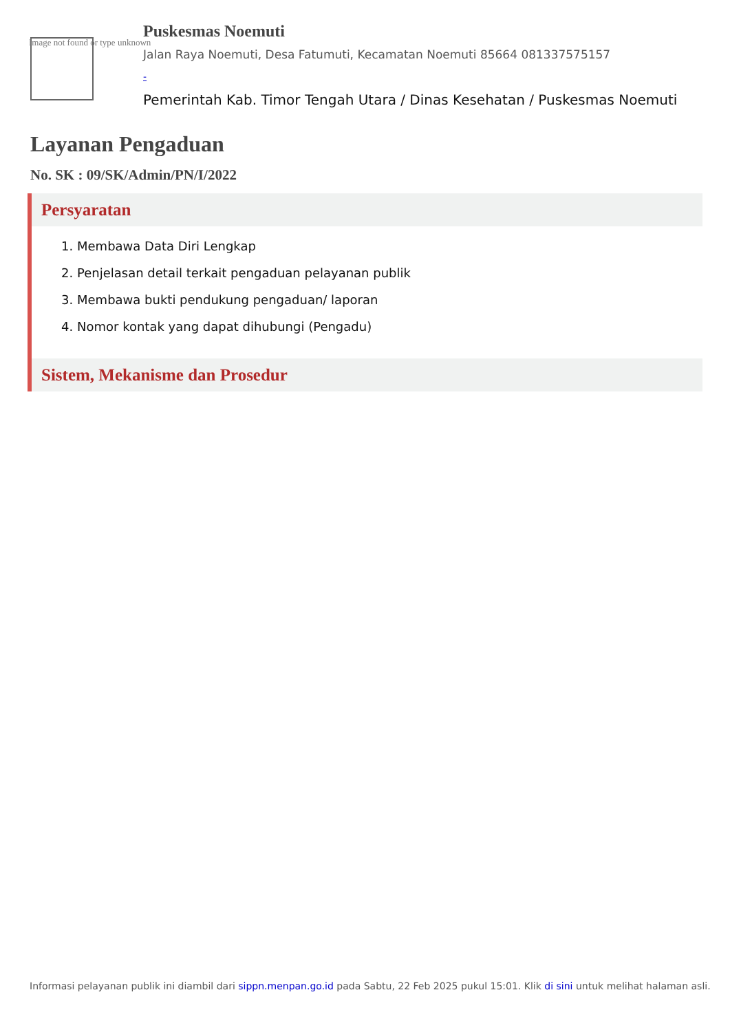Image not found or type unknown
Puskesmas Noemuti
Jalan Raya Noemuti, Desa Fatumuti, Kecamatan Noemuti 85664 081337575157
-
Pemerintah Kab. Timor Tengah Utara / Dinas Kesehatan / Puskesmas Noemuti
Layanan Pengaduan
No. SK : 09/SK/Admin/PN/I/2022
Persyaratan
1. Membawa Data Diri Lengkap
2. Penjelasan detail terkait pengaduan pelayanan publik
3. Membawa bukti pendukung pengaduan/ laporan
4. Nomor kontak yang dapat dihubungi (Pengadu)
Sistem, Mekanisme dan Prosedur
Informasi pelayanan publik ini diambil dari sippn.menpan.go.id pada Sabtu, 22 Feb 2025 pukul 15:01. Klik di sini untuk melihat halaman asli.